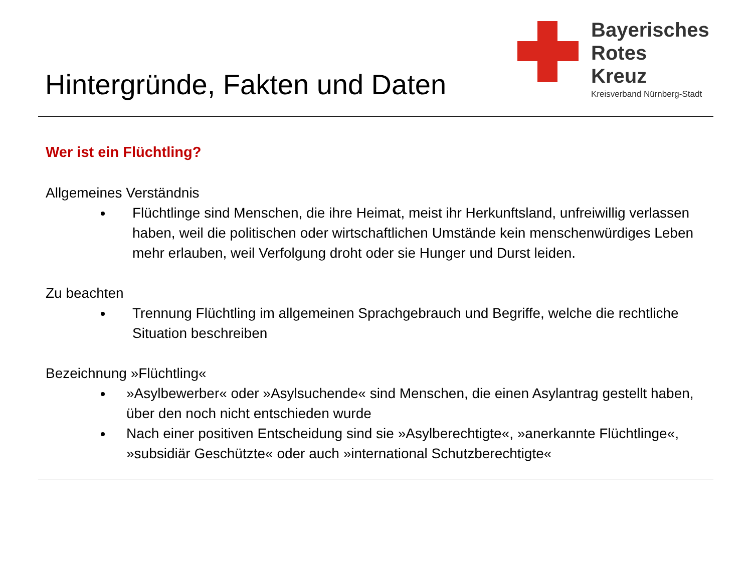Hintergründe, Fakten und Daten
Bayerisches
Rotes
Kreuz
Kreisverband Nürnberg-Stadt
Wer ist ein Flüchtling?
Allgemeines Verständnis
Flüchtlinge sind Menschen, die ihre Heimat, meist ihr Herkunftsland, unfreiwillig verlassen haben, weil die politischen oder wirtschaftlichen Umstände kein menschenwürdiges Leben mehr erlauben, weil Verfolgung droht oder sie Hunger und Durst leiden.
Zu beachten
Trennung Flüchtling im allgemeinen Sprachgebrauch und Begriffe, welche die rechtliche Situation beschreiben
Bezeichnung »Flüchtling«
»Asylbewerber« oder »Asylsuchende« sind Menschen, die einen Asylantrag gestellt haben, über den noch nicht entschieden wurde
Nach einer positiven Entscheidung sind sie »Asylberechtigte«, »anerkannte Flüchtlinge«, »subsidiär Geschützte« oder auch »international Schutzberechtigte«